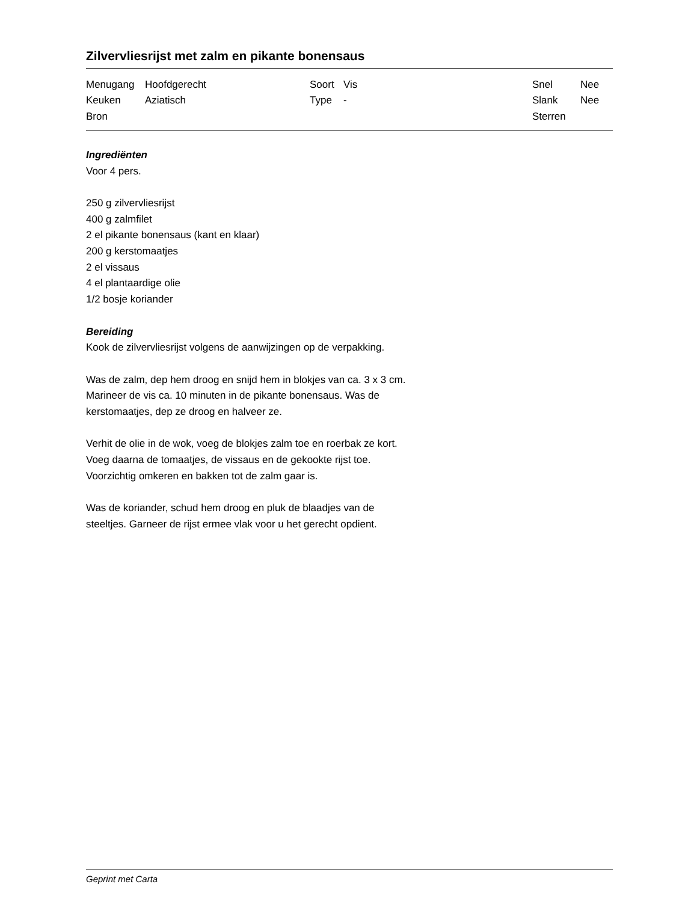Zilvervliesrijst met zalm en pikante bonensaus
| Menugang | Hoofdgerecht | Soort | Vis | Snel | Nee |
| Keuken | Aziatisch | Type | - | Slank | Nee |
| Bron | | | | Sterren | |
Ingrediënten
Voor 4 pers.
250 g zilvervliesrijst
400 g zalmfilet
2 el pikante bonensaus (kant en klaar)
200 g kerstomaatjes
2 el vissaus
4 el plantaardige olie
1/2 bosje koriander
Bereiding
Kook de zilvervliesrijst volgens de aanwijzingen op de verpakking.
Was de zalm, dep hem droog en snijd hem in blokjes van ca. 3 x 3 cm.
Marineer de vis ca. 10 minuten in de pikante bonensaus. Was de
kerstomaatjes, dep ze droog en halveer ze.
Verhit de olie in de wok, voeg de blokjes zalm toe en roerbak ze kort.
Voeg daarna de tomaatjes, de vissaus en de gekookte rijst toe.
Voorzichtig omkeren en bakken tot de zalm gaar is.
Was de koriander, schud hem droog en pluk de blaadjes van de
steeltjes. Garneer de rijst ermee vlak voor u het gerecht opdient.
Geprint met Carta